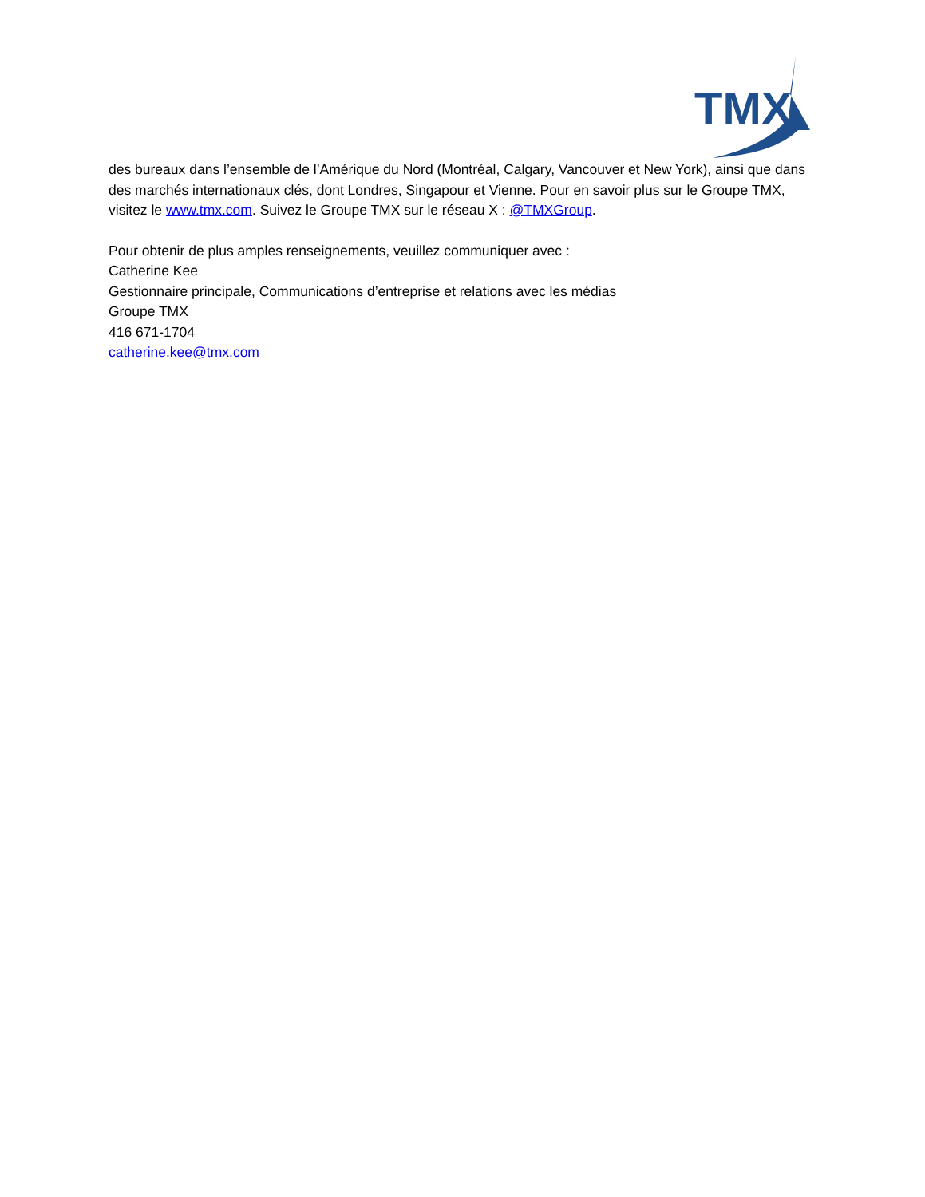TMX
des bureaux dans l’ensemble de l’Amérique du Nord (Montréal, Calgary, Vancouver et New York), ainsi que dans des marchés internationaux clés, dont Londres, Singapour et Vienne. Pour en savoir plus sur le Groupe TMX, visitez le www.tmx.com. Suivez le Groupe TMX sur le réseau X : @TMXGroup.
Pour obtenir de plus amples renseignements, veuillez communiquer avec :
Catherine Kee
Gestionnaire principale, Communications d’entreprise et relations avec les médias
Groupe TMX
416 671-1704
catherine.kee@tmx.com